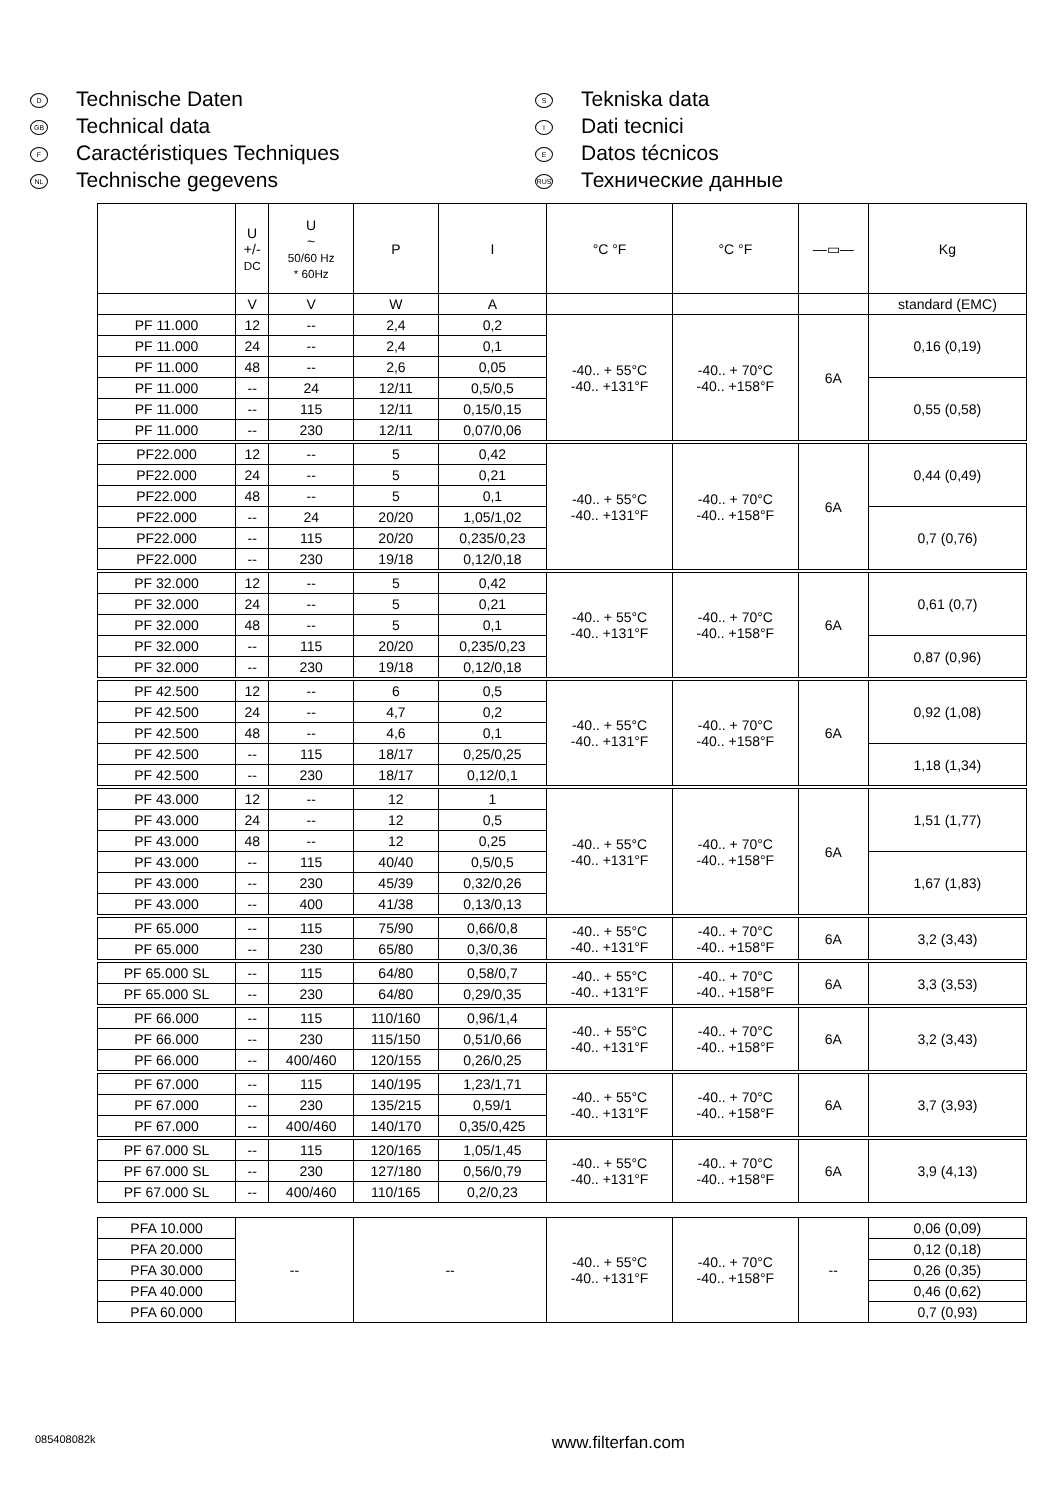D Technische Daten
GB Technical data
F Caractéristiques Techniques
NL Technische gegevens
S Tekniska data
I Dati tecnici
E Datos técnicos
RUS Технические данные
| | U +/- DC | U ~ 50/60 Hz * 60Hz | P | I | °C °F | °C °F | —▭— | Kg |
| --- | --- | --- | --- | --- | --- | --- | --- | --- |
| | V | V | W | A | | | | standard (EMC) |
| PF 11.000 | 12 | -- | 2,4 | 0,2 | -40.. + 55°C -40.. +131°F | -40.. + 70°C -40.. +158°F | 6A | 0,16 (0,19) |
| PF 11.000 | 24 | -- | 2,4 | 0,1 | | | | |
| PF 11.000 | 48 | -- | 2,6 | 0,05 | | | | |
| PF 11.000 | -- | 24 | 12/11 | 0,5/0,5 | | | | 0,55 (0,58) |
| PF 11.000 | -- | 115 | 12/11 | 0,15/0,15 | | | | |
| PF 11.000 | -- | 230 | 12/11 | 0,07/0,06 | | | | |
| PF22.000 | 12 | -- | 5 | 0,42 | -40.. + 55°C -40.. +131°F | -40.. + 70°C -40.. +158°F | 6A | 0,44 (0,49) |
| PF22.000 | 24 | -- | 5 | 0,21 | | | | |
| PF22.000 | 48 | -- | 5 | 0,1 | | | | |
| PF22.000 | -- | 24 | 20/20 | 1,05/1,02 | | | | 0,7 (0,76) |
| PF22.000 | -- | 115 | 20/20 | 0,235/0,23 | | | | |
| PF22.000 | -- | 230 | 19/18 | 0,12/0,18 | | | | |
| PF 32.000 | 12 | -- | 5 | 0,42 | -40.. + 55°C -40.. +131°F | -40.. + 70°C -40.. +158°F | 6A | 0,61 (0,7) |
| PF 32.000 | 24 | -- | 5 | 0,21 | | | | |
| PF 32.000 | 48 | -- | 5 | 0,1 | | | | |
| PF 32.000 | -- | 115 | 20/20 | 0,235/0,23 | | | | 0,87 (0,96) |
| PF 32.000 | -- | 230 | 19/18 | 0,12/0,18 | | | | |
| PF 42.500 | 12 | -- | 6 | 0,5 | -40.. + 55°C -40.. +131°F | -40.. + 70°C -40.. +158°F | 6A | 0,92 (1,08) |
| PF 42.500 | 24 | -- | 4,7 | 0,2 | | | | |
| PF 42.500 | 48 | -- | 4,6 | 0,1 | | | | |
| PF 42.500 | -- | 115 | 18/17 | 0,25/0,25 | | | | 1,18 (1,34) |
| PF 42.500 | -- | 230 | 18/17 | 0,12/0,1 | | | | |
| PF 43.000 | 12 | -- | 12 | 1 | -40.. + 55°C -40.. +131°F | -40.. + 70°C -40.. +158°F | 6A | 1,51 (1,77) |
| PF 43.000 | 24 | -- | 12 | 0,5 | | | | |
| PF 43.000 | 48 | -- | 12 | 0,25 | | | | |
| PF 43.000 | -- | 115 | 40/40 | 0,5/0,5 | | | | 1,67 (1,83) |
| PF 43.000 | -- | 230 | 45/39 | 0,32/0,26 | | | | |
| PF 43.000 | -- | 400 | 41/38 | 0,13/0,13 | | | | |
| PF 65.000 | -- | 115 | 75/90 | 0,66/0,8 | -40.. + 55°C -40.. +131°F | -40.. + 70°C -40.. +158°F | 6A | 3,2 (3,43) |
| PF 65.000 | -- | 230 | 65/80 | 0,3/0,36 | | | | |
| PF 65.000 SL | -- | 115 | 64/80 | 0,58/0,7 | -40.. + 55°C -40.. +131°F | -40.. + 70°C -40.. +158°F | 6A | 3,3 (3,53) |
| PF 65.000 SL | -- | 230 | 64/80 | 0,29/0,35 | | | | |
| PF 66.000 | -- | 115 | 110/160 | 0,96/1,4 | -40.. + 55°C -40.. +131°F | -40.. + 70°C -40.. +158°F | 6A | 3,2 (3,43) |
| PF 66.000 | -- | 230 | 115/150 | 0,51/0,66 | | | | |
| PF 66.000 | -- | 400/460 | 120/155 | 0,26/0,25 | | | | |
| PF 67.000 | -- | 115 | 140/195 | 1,23/1,71 | -40.. + 55°C -40.. +131°F | -40.. + 70°C -40.. +158°F | 6A | 3,7 (3,93) |
| PF 67.000 | -- | 230 | 135/215 | 0,59/1 | | | | |
| PF 67.000 | -- | 400/460 | 140/170 | 0,35/0,425 | | | | |
| PF 67.000 SL | -- | 115 | 120/165 | 1,05/1,45 | -40.. + 55°C -40.. +131°F | -40.. + 70°C -40.. +158°F | 6A | 3,9 (4,13) |
| PF 67.000 SL | -- | 230 | 127/180 | 0,56/0,79 | | | | |
| PF 67.000 SL | -- | 400/460 | 110/165 | 0,2/0,23 | | | | |
| PFA 10.000 | -- | | -- | | -40.. + 55°C -40.. +131°F | -40.. + 70°C -40.. +158°F | -- | 0,06 (0,09) |
| PFA 20.000 | | | | | | | | 0,12 (0,18) |
| PFA 30.000 | | | | | | | | 0,26 (0,35) |
| PFA 40.000 | | | | | | | | 0,46 (0,62) |
| PFA 60.000 | | | | | | | | 0,7 (0,93) |
085408082k www.filterfan.com